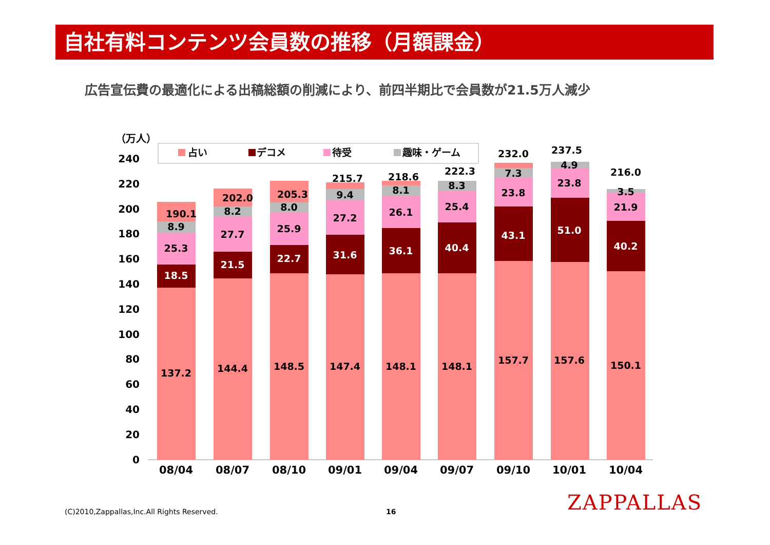自社有料コンテンツ会員数の推移（月額課金）
広告宣伝費の最適化による出稿総額の削減により、前四半期比で会員数が21.5万人減少
（万人）
240
220
200
180
160
140
120
100
80
60
40
20
0
占い
デコメ
待受
趣味・ゲーム
137.2
18.5
25.3
8.9
190.1
144.4
21.5
27.7
8.2
202.0
148.5
22.7
25.9
8.0
205.3
147.4
31.6
27.2
9.4
215.7
148.1
36.1
26.1
8.1
218.6
148.1
40.4
25.4
8.3
222.3
157.7
43.1
23.8
7.3
232.0
157.6
51.0
23.8
4.9
237.5
150.1
40.2
21.9
3.5
216.0
08/04
08/07
08/10
09/01
09/04
09/07
09/10
10/01
10/04
(C)2010,Zappallas,Inc.All Rights Reserved.
16 ZAPPALLAS